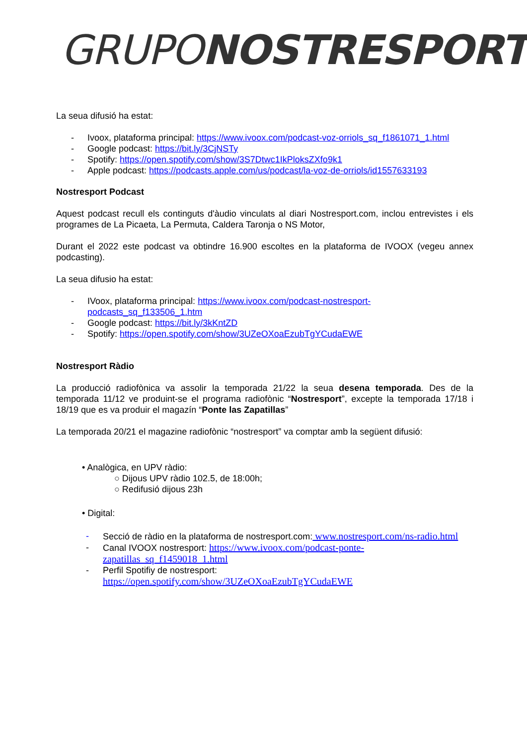GRUPO NOSTRESPORT
La seua difusió ha estat:
- Ivoox, plataforma principal: https://www.ivoox.com/podcast-voz-orriols_sq_f1861071_1.html
- Google podcast: https://bit.ly/3CjNSTy
- Spotify: https://open.spotify.com/show/3S7Dtwc1IkPloksZXfo9k1
- Apple podcast: https://podcasts.apple.com/us/podcast/la-voz-de-orriols/id1557633193
Nostresport Podcast
Aquest podcast recull els continguts d'àudio vinculats al diari Nostresport.com, inclou entrevistes i els programes de La Picaeta, La Permuta, Caldera Taronja o NS Motor,
Durant el 2022 este podcast va obtindre 16.900 escoltes en la plataforma de IVOOX (vegeu annex podcasting).
La seua difusio ha estat:
- IVoox, plataforma principal: https://www.ivoox.com/podcast-nostresport-podcasts_sq_f133506_1.htm
- Google podcast: https://bit.ly/3kKntZD
- Spotify: https://open.spotify.com/show/3UZeOXoaEzubTgYCudaEWE
Nostresport Ràdio
La producció radiofònica va assolir la temporada 21/22 la seua desena temporada. Des de la temporada 11/12 ve produint-se el programa radiofònic “Nostresport”, excepte la temporada 17/18 i 18/19 que es va produir el magazín “Ponte las Zapatillas”
La temporada 20/21 el magazine radiofònic “nostresport” va comptar amb la següent difusió:
• Analògica, en UPV ràdio:
○ Dijous UPV ràdio 102.5, de 18:00h;
○ Redifusió dijous 23h
• Digital:
- Secció de ràdio en la plataforma de nostresport.com: www.nostresport.com/ns-radio.html
- Canal IVOOX nostresport: https://www.ivoox.com/podcast-ponte-zapatillas_sq_f1459018_1.html
- Perfil Spotifiy de nostresport:
https://open.spotify.com/show/3UZeOXoaEzubTgYCudaEWE